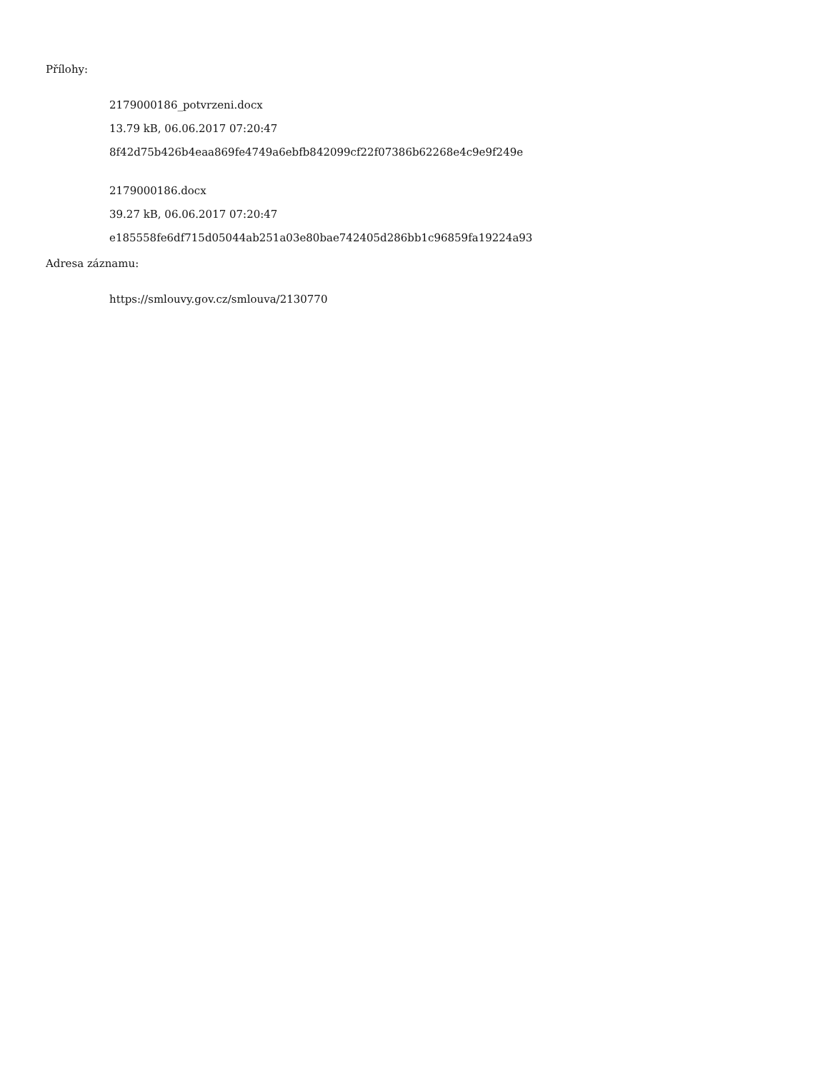Přílohy:
2179000186_potvrzeni.docx
13.79 kB, 06.06.2017 07:20:47
8f42d75b426b4eaa869fe4749a6ebfb842099cf22f07386b62268e4c9e9f249e
2179000186.docx
39.27 kB, 06.06.2017 07:20:47
e185558fe6df715d05044ab251a03e80bae742405d286bb1c96859fa19224a93
Adresa záznamu:
https://smlouvy.gov.cz/smlouva/2130770